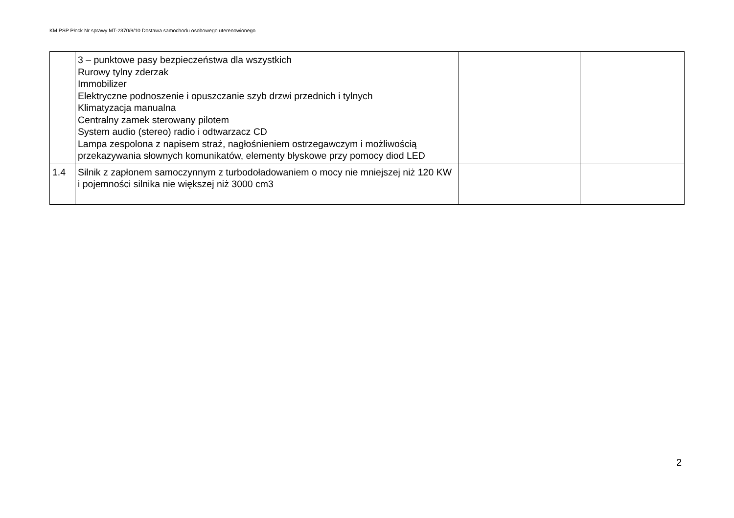KM PSP Płock Nr sprawy MT-2370/9/10 Dostawa samochodu osobowego uterenowionego
| | 3 – punktowe pasy bezpieczeństwa dla wszystkich Rurowy tylny zderzak Immobilizer Elektryczne podnoszenie i opuszczanie szyb drzwi przednich i tylnych Klimatyzacja manualna Centralny zamek sterowany pilotem System audio (stereo) radio i odtwarzacz CD Lampa zespolona z napisem straż, nagłośnieniem ostrzegawczym i możliwością przekazywania słownych komunikatów, elementy błyskowe przy pomocy diod LED | | |
| 1.4 | Silnik z zapłonem samoczynnym z turbodoładowaniem o mocy nie mniejszej niż 120 KW i pojemności silnika nie większej niż 3000 cm3 | | |
2